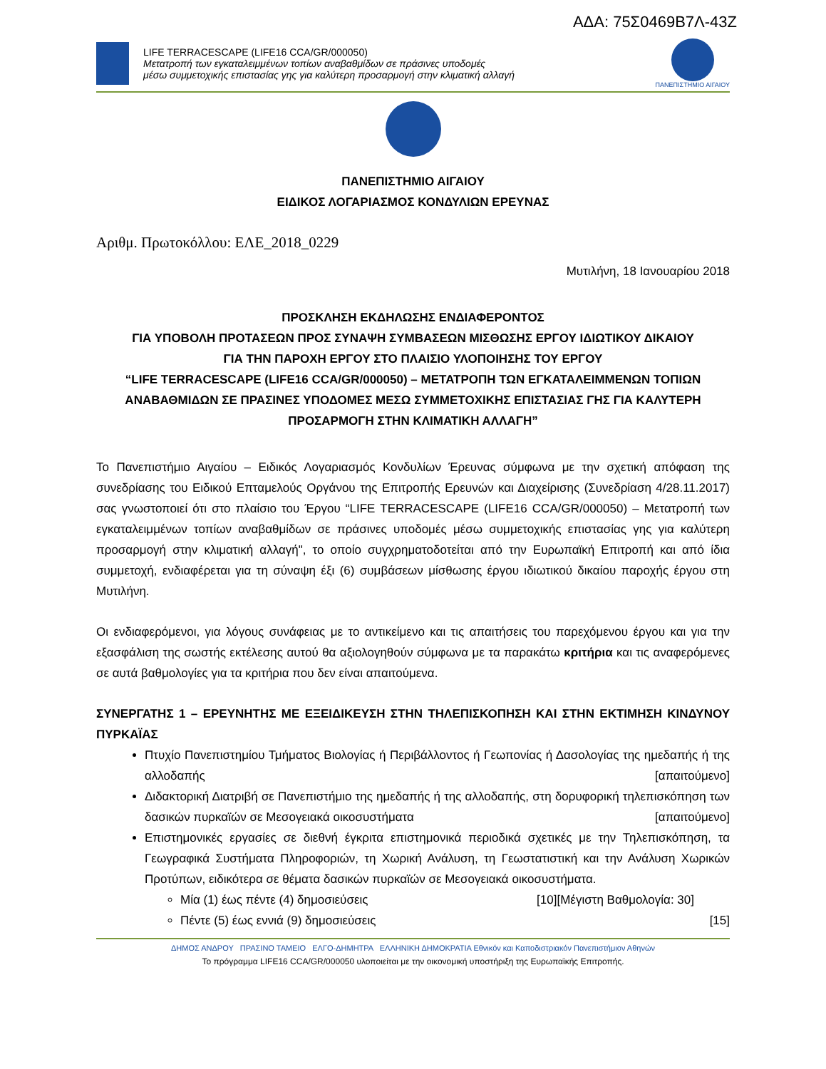ΑΔΑ: 75Σ0469Β7Λ-43Ζ
LIFE TERRACESCAPE (LIFE16 CCA/GR/000050)
Μετατροπή των εγκαταλειμμένων τοπίων αναβαθμίδων σε πράσινες υποδομές
μέσω συμμετοχικής επιστασίας γης για καλύτερη προσαρμογή στην κλιματική αλλαγή
ΠΑΝΕΠΙΣΤΗΜΙΟ ΑΙΓΑΙΟΥ
ΠΑΝΕΠΙΣΤΗΜΙΟ ΑΙΓΑΙΟΥ
ΕΙΔΙΚΟΣ ΛΟΓΑΡΙΑΣΜΟΣ ΚΟΝΔΥΛΙΩΝ ΕΡΕΥΝΑΣ
Αριθμ. Πρωτοκόλλου: ΕΛΕ_2018_0229
Μυτιλήνη, 18 Ιανουαρίου 2018
ΠΡΟΣΚΛΗΣΗ ΕΚΔΗΛΩΣΗΣ ΕΝΔΙΑΦΕΡΟΝΤΟΣ
ΓΙΑ ΥΠΟΒΟΛΗ ΠΡΟΤΑΣΕΩΝ ΠΡΟΣ ΣΥΝΑΨΗ ΣΥΜΒΑΣΕΩΝ ΜΙΣΘΩΣΗΣ ΕΡΓΟΥ ΙΔΙΩΤΙΚΟΥ ΔΙΚΑΙΟΥ
ΓΙΑ ΤΗΝ ΠΑΡΟΧΗ ΕΡΓΟΥ ΣΤΟ ΠΛΑΙΣΙΟ ΥΛΟΠΟΙΗΣΗΣ ΤΟΥ ΕΡΓΟΥ
“LIFE TERRACESCAPE (LIFE16 CCA/GR/000050) – ΜΕΤΑΤΡΟΠΗ ΤΩΝ ΕΓΚΑΤΑΛΕΙΜΜΕΝΩΝ ΤΟΠΙΩΝ ΑΝΑΒΑΘΜΙΔΩΝ ΣΕ ΠΡΑΣΙΝΕΣ ΥΠΟΔΟΜΕΣ ΜΕΣΩ ΣΥΜΜΕΤΟΧΙΚΗΣ ΕΠΙΣΤΑΣΙΑΣ ΓΗΣ ΓΙΑ ΚΑΛΥΤΕΡΗ ΠΡΟΣΑΡΜΟΓΗ ΣΤΗΝ ΚΛΙΜΑΤΙΚΗ ΑΛΛΑΓΗ”
Το Πανεπιστήμιο Αιγαίου – Ειδικός Λογαριασμός Κονδυλίων Έρευνας σύμφωνα με την σχετική απόφαση της συνεδρίασης του Ειδικού Επταμελούς Οργάνου της Επιτροπής Ερευνών και Διαχείρισης (Συνεδρίαση 4/28.11.2017) σας γνωστοποιεί ότι στο πλαίσιο του Έργου “LIFE TERRACESCAPE (LIFE16 CCA/GR/000050) – Μετατροπή των εγκαταλειμμένων τοπίων αναβαθμίδων σε πράσινες υποδομές μέσω συμμετοχικής επιστασίας γης για καλύτερη προσαρμογή στην κλιματική αλλαγή", το οποίο συγχρηματοδοτείται από την Ευρωπαϊκή Επιτροπή και από ίδια συμμετοχή, ενδιαφέρεται για τη σύναψη έξι (6) συμβάσεων μίσθωσης έργου ιδιωτικού δικαίου παροχής έργου στη Μυτιλήνη.
Οι ενδιαφερόμενοι, για λόγους συνάφειας με το αντικείμενο και τις απαιτήσεις του παρεχόμενου έργου και για την εξασφάλιση της σωστής εκτέλεσης αυτού θα αξιολογηθούν σύμφωνα με τα παρακάτω κριτήρια και τις αναφερόμενες σε αυτά βαθμολογίες για τα κριτήρια που δεν είναι απαιτούμενα.
ΣΥΝΕΡΓΑΤΗΣ 1 – ΕΡΕΥΝΗΤΗΣ ΜΕ ΕΞΕΙΔΙΚΕΥΣΗ ΣΤΗΝ ΤΗΛΕΠΙΣΚΟΠΗΣΗ ΚΑΙ ΣΤΗΝ ΕΚΤΙΜΗΣΗ ΚΙΝΔΥΝΟΥ ΠΥΡΚΑΪΑΣ
Πτυχίο Πανεπιστημίου Τμήματος Βιολογίας ή Περιβάλλοντος ή Γεωπονίας ή Δασολογίας της ημεδαπής ή της αλλοδαπής [απαιτούμενο]
Διδακτορική Διατριβή σε Πανεπιστήμιο της ημεδαπής ή της αλλοδαπής, στη δορυφορική τηλεπισκόπηση των δασικών πυρκαϊών σε Μεσογειακά οικοσυστήματα [απαιτούμενο]
Επιστημονικές εργασίες σε διεθνή έγκριτα επιστημονικά περιοδικά σχετικές με την Τηλεπισκόπηση, τα Γεωγραφικά Συστήματα Πληροφοριών, τη Χωρική Ανάλυση, τη Γεωστατιστική και την Ανάλυση Χωρικών Προτύπων, ειδικότερα σε θέματα δασικών πυρκαϊών σε Μεσογειακά οικοσυστήματα. [Μέγιστη Βαθμολογία: 30]
Μία (1) έως πέντε (4) δημοσιεύσεις [10]
Πέντε (5) έως εννιά (9) δημοσιεύσεις [15]
ΔΗΜΟΣ ΑΝΔΡΟΥ ΠΡΑΣΙΝΟ ΤΑΜΕΙΟ ΕΛΓΟ-ΔΗΜΗΤΡΑ ΕΛΛΗΝΙΚΗ ΔΗΜΟΚΡΑΤΙΑ Εθνικόν και Καποδιστριακόν Πανεπιστήμιον Αθηνών
Το πρόγραμμα LIFE16 CCA/GR/000050 υλοποιείται με την οικονομική υποστήριξη της Ευρωπαϊκής Επιτροπής.